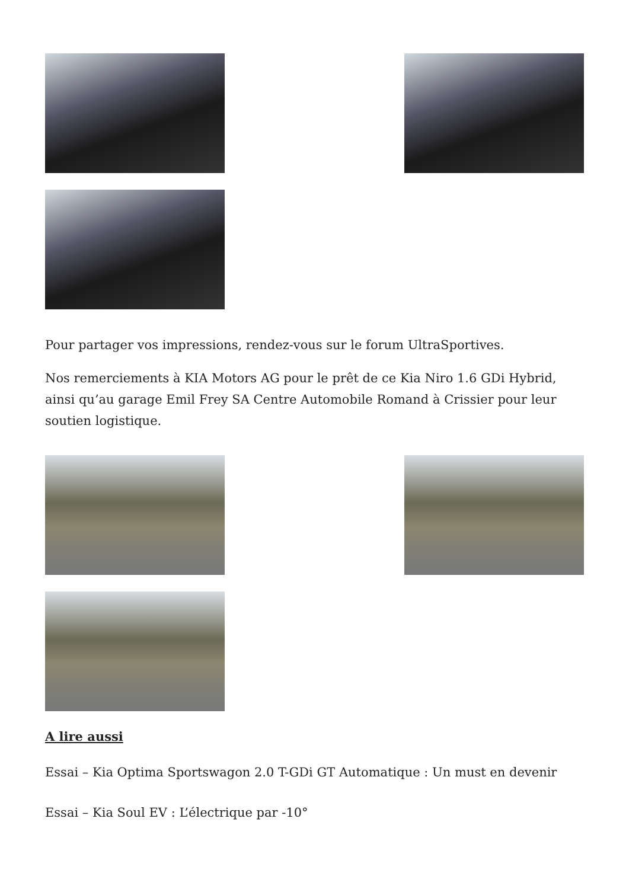Pour partager vos impressions, rendez-vous sur le forum UltraSportives.
Nos remerciements à KIA Motors AG pour le prêt de ce Kia Niro 1.6 GDi Hybrid, ainsi qu’au garage Emil Frey SA Centre Automobile Romand à Crissier pour leur soutien logistique.
A lire aussi
Essai – Kia Optima Sportswagon 2.0 T-GDi GT Automatique : Un must en devenir
Essai – Kia Soul EV : L’électrique par -10°